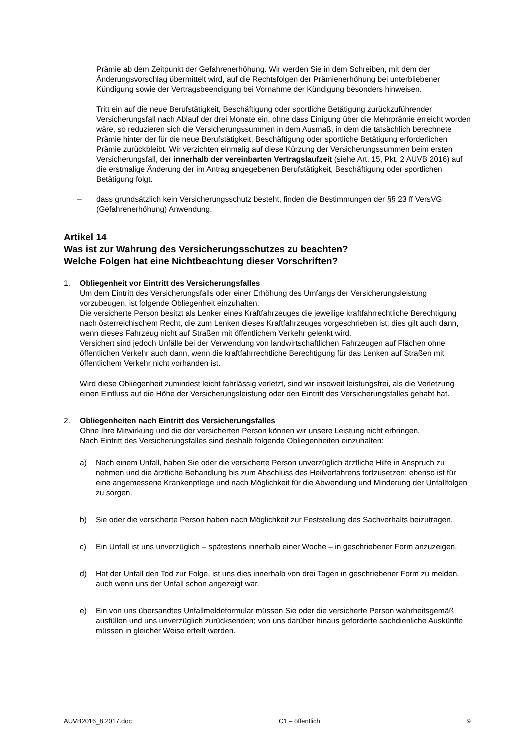Prämie ab dem Zeitpunkt der Gefahrenerhöhung. Wir werden Sie in dem Schreiben, mit dem der Änderungsvorschlag übermittelt wird, auf die Rechtsfolgen der Prämienerhöhung bei unterbliebener Kündigung sowie der Vertragsbeendigung bei Vornahme der Kündigung besonders hinweisen.
Tritt ein auf die neue Berufstätigkeit, Beschäftigung oder sportliche Betätigung zurückzuführender Versicherungsfall nach Ablauf der drei Monate ein, ohne dass Einigung über die Mehrprämie erreicht worden wäre, so reduzieren sich die Versicherungssummen in dem Ausmaß, in dem die tatsächlich berechnete Prämie hinter der für die neue Berufstätigkeit, Beschäftigung oder sportliche Betätigung erforderlichen Prämie zurückbleibt. Wir verzichten einmalig auf diese Kürzung der Versicherungssummen beim ersten Versicherungsfall, der innerhalb der vereinbarten Vertragslaufzeit (siehe Art. 15, Pkt. 2 AUVB 2016) auf die erstmalige Änderung der im Antrag angegebenen Berufstätigkeit, Beschäftigung oder sportlichen Betätigung folgt.
– dass grundsätzlich kein Versicherungsschutz besteht, finden die Bestimmungen der §§ 23 ff VersVG (Gefahrenerhöhung) Anwendung.
Artikel 14
Was ist zur Wahrung des Versicherungsschutzes zu beachten?
Welche Folgen hat eine Nichtbeachtung dieser Vorschriften?
1. Obliegenheit vor Eintritt des Versicherungsfalles
Um dem Eintritt des Versicherungsfalls oder einer Erhöhung des Umfangs der Versicherungsleistung vorzubeugen, ist folgende Obliegenheit einzuhalten:
Die versicherte Person besitzt als Lenker eines Kraftfahrzeuges die jeweilige kraftfahrrechtliche Berechtigung nach österreichischem Recht, die zum Lenken dieses Kraftfahrzeuges vorgeschrieben ist; dies gilt auch dann, wenn dieses Fahrzeug nicht auf Straßen mit öffentlichem Verkehr gelenkt wird.
Versichert sind jedoch Unfälle bei der Verwendung von landwirtschaftlichen Fahrzeugen auf Flächen ohne öffentlichen Verkehr auch dann, wenn die kraftfahrrechtliche Berechtigung für das Lenken auf Straßen mit öffentlichem Verkehr nicht vorhanden ist.
Wird diese Obliegenheit zumindest leicht fahrlässig verletzt, sind wir insoweit leistungsfrei, als die Verletzung einen Einfluss auf die Höhe der Versicherungsleistung oder den Eintritt des Versicherungsfalles gehabt hat.
2. Obliegenheiten nach Eintritt des Versicherungsfalles
Ohne Ihre Mitwirkung und die der versicherten Person können wir unsere Leistung nicht erbringen.
Nach Eintritt des Versicherungsfalles sind deshalb folgende Obliegenheiten einzuhalten:
a) Nach einem Unfall, haben Sie oder die versicherte Person unverzüglich ärztliche Hilfe in Anspruch zu nehmen und die ärztliche Behandlung bis zum Abschluss des Heilverfahrens fortzusetzen; ebenso ist für eine angemessene Krankenpflege und nach Möglichkeit für die Abwendung und Minderung der Unfallfolgen zu sorgen.
b) Sie oder die versicherte Person haben nach Möglichkeit zur Feststellung des Sachverhalts beizutragen.
c) Ein Unfall ist uns unverzüglich – spätestens innerhalb einer Woche – in geschriebener Form anzuzeigen.
d) Hat der Unfall den Tod zur Folge, ist uns dies innerhalb von drei Tagen in geschriebener Form zu melden, auch wenn uns der Unfall schon angezeigt war.
e) Ein von uns übersandtes Unfallmeldeformular müssen Sie oder die versicherte Person wahrheitsgemäß ausfüllen und uns unverzüglich zurücksenden; von uns darüber hinaus geforderte sachdienliche Auskünfte müssen in gleicher Weise erteilt werden.
AUVB2016_8.2017.doc C1 – öffentlich 9